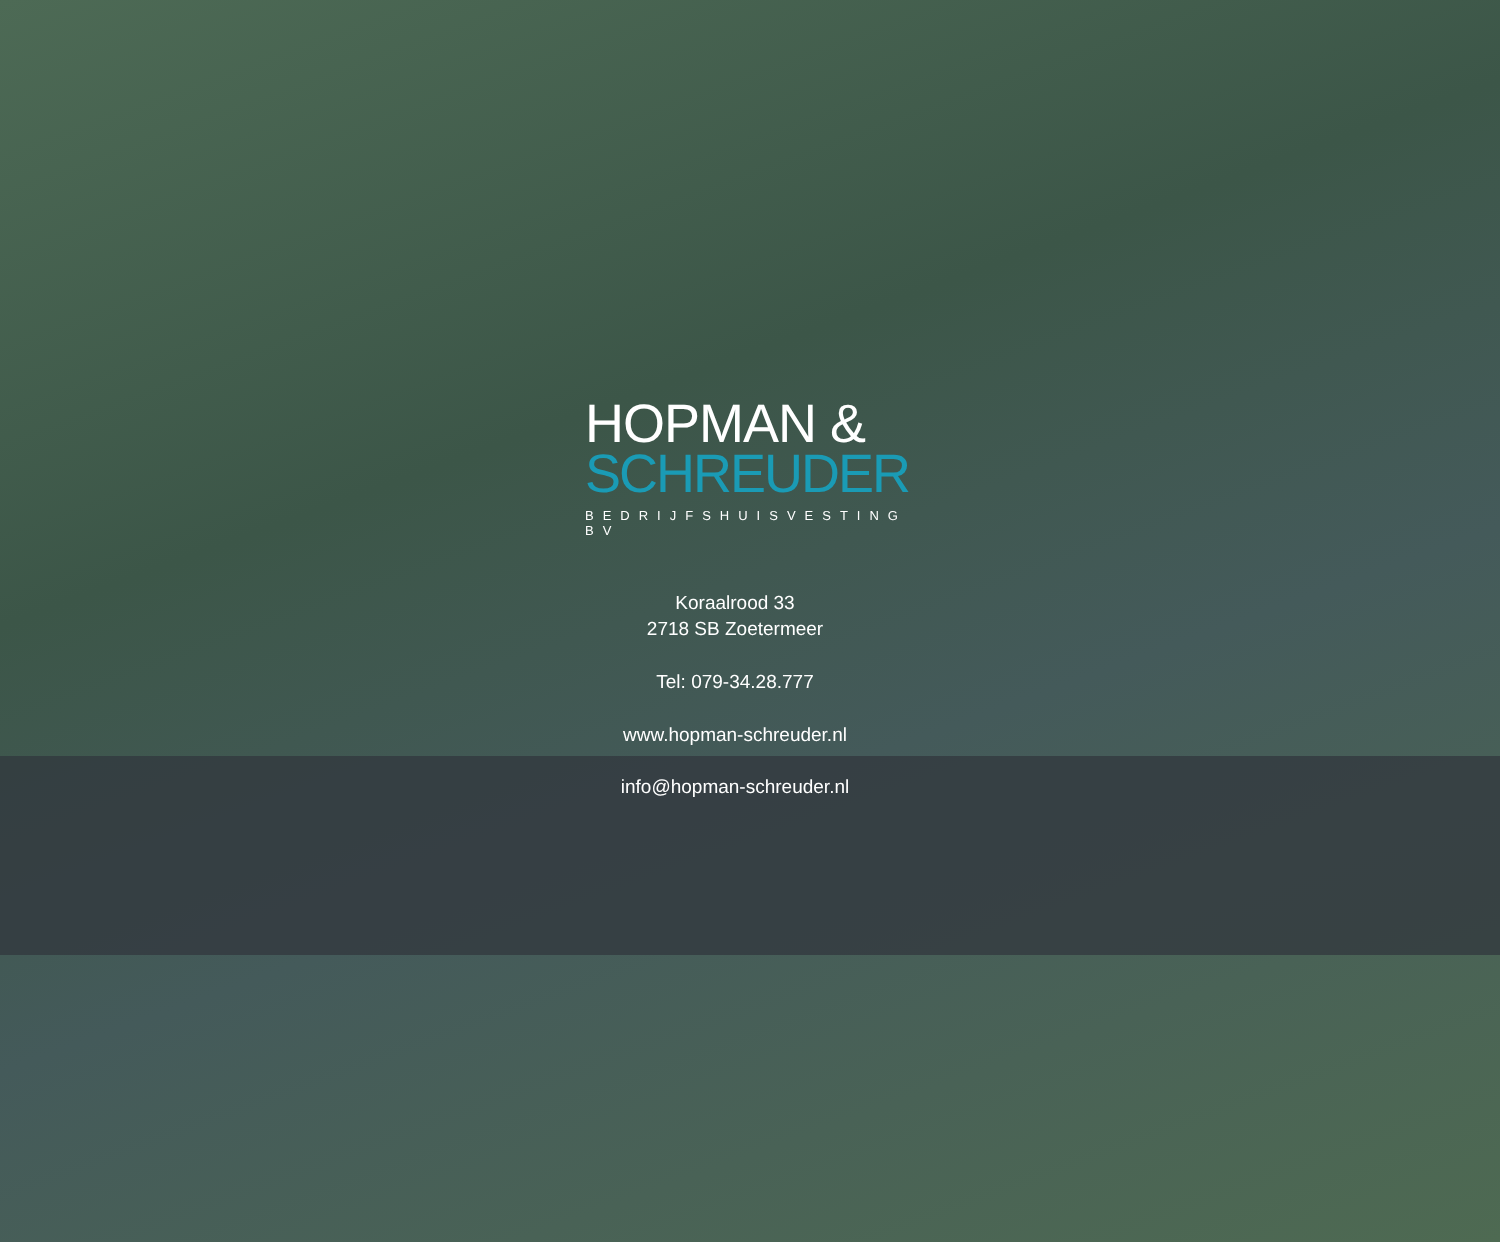HOPMAN &
SCHREUDER
BEDRIJFSHUISVESTING BV
Koraalrood 33
2718 SB Zoetermeer
Tel: 079-34.28.777
www.hopman-schreuder.nl
info@hopman-schreuder.nl